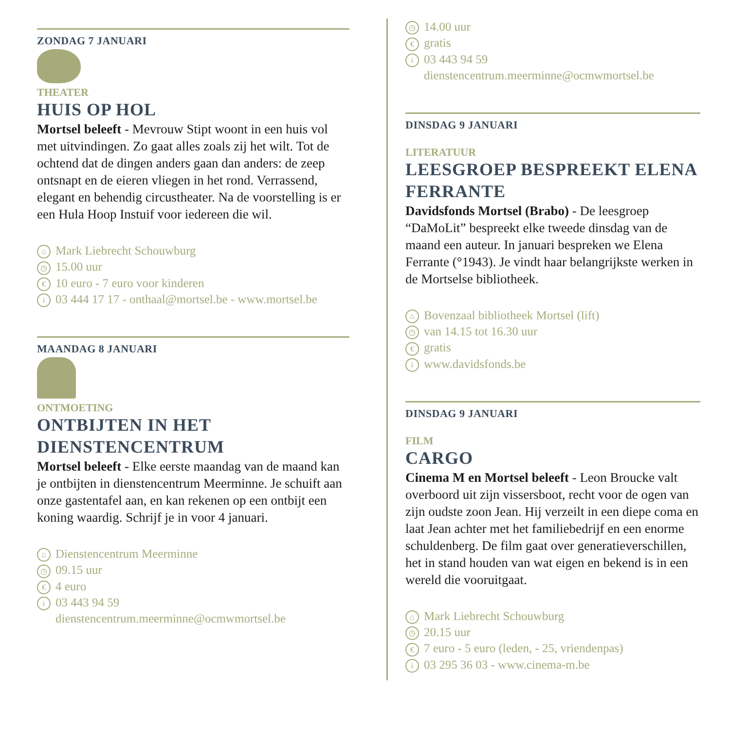ZONDAG 7 JANUARI
THEATER
HUIS OP HOL
Mortsel beleeft - Mevrouw Stipt woont in een huis vol met uitvindingen. Zo gaat alles zoals zij het wilt. Tot de ochtend dat de dingen anders gaan dan anders: de zeep ontsnapt en de eieren vliegen in het rond. Verrassend, elegant en behendig circustheater. Na de voorstelling is er een Hula Hoop Instuif voor iedereen die wil.
⌂ Mark Liebrecht Schouwburg
◷ 15.00 uur
€ 10 euro - 7 euro voor kinderen
i 03 444 17 17 - onthaal@mortsel.be - www.mortsel.be
MAANDAG 8 JANUARI
ONTMOETING
ONTBIJTEN IN HET DIENSTENCENTRUM
Mortsel beleeft - Elke eerste maandag van de maand kan je ontbijten in dienstencentrum Meerminne. Je schuift aan onze gastentafel aan, en kan rekenen op een ontbijt een koning waardig. Schrijf je in voor 4 januari.
⌂ Dienstencentrum Meerminne
◷ 09.15 uur
€ 4 euro
i 03 443 94 59
dienstencentrum.meerminne@ocmwmortsel.be
◷ 14.00 uur
€ gratis
i 03 443 94 59
dienstencentrum.meerminne@ocmwmortsel.be
DINSDAG 9 JANUARI
LITERATUUR
LEESGROEP BESPREEKT ELENA FERRANTE
Davidsfonds Mortsel (Brabo) - De leesgroep “DaMoLit” bespreekt elke tweede dinsdag van de maand een auteur. In januari bespreken we Elena Ferrante (°1943). Je vindt haar belangrijkste werken in de Mortselse bibliotheek.
⌂ Bovenzaal bibliotheek Mortsel (lift)
◷ van 14.15 tot 16.30 uur
€ gratis
iwww.davidsfonds.be
DINSDAG 9 JANUARI
FILM
CARGO
Cinema M en Mortsel beleeft - Leon Broucke valt overboord uit zijn vissersboot, recht voor de ogen van zijn oudste zoon Jean. Hij verzeilt in een diepe coma en laat Jean achter met het familiebedrijf en een enorme schuldenberg. De film gaat over generatieverschillen, het in stand houden van wat eigen en bekend is in een wereld die vooruitgaat.
⌂ Mark Liebrecht Schouwburg
◷ 20.15 uur
€ 7 euro - 5 euro (leden, - 25, vriendenpas)
i 03 295 36 03 - www.cinema-m.be